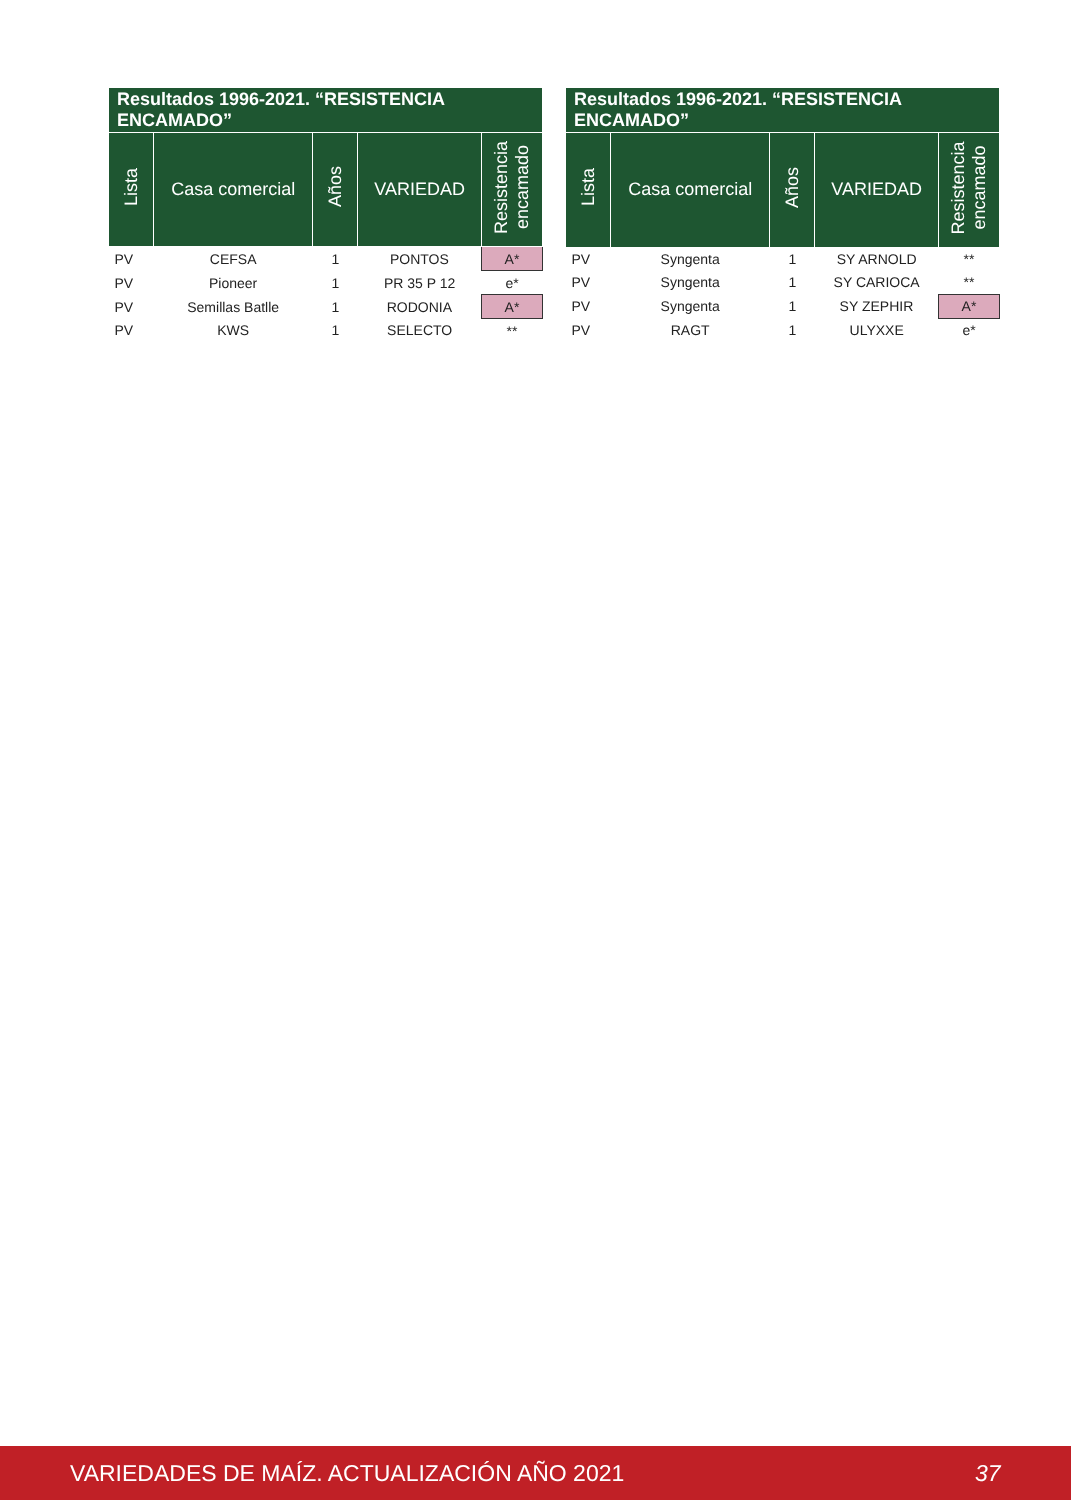| Resultados 1996-2021. “RESISTENCIA ENCAMADO” | | | | |
| --- | --- | --- | --- | --- |
| Lista | Casa comercial | Años | VARIEDAD | Resistencia encamado |
| PV | CEFSA | 1 | PONTOS | A* |
| PV | Pioneer | 1 | PR 35 P 12 | e* |
| PV | Semillas Batlle | 1 | RODONIA | A* |
| PV | KWS | 1 | SELECTO | ** |
| Resultados 1996-2021. “RESISTENCIA ENCAMADO” | | | | |
| --- | --- | --- | --- | --- |
| Lista | Casa comercial | Años | VARIEDAD | Resistencia encamado |
| PV | Syngenta | 1 | SY ARNOLD | ** |
| PV | Syngenta | 1 | SY CARIOCA | ** |
| PV | Syngenta | 1 | SY ZEPHIR | A* |
| PV | RAGT | 1 | ULYXXE | e* |
VARIEDADES DE MAÍZ. ACTUALIZACIÓN AÑO 2021 37